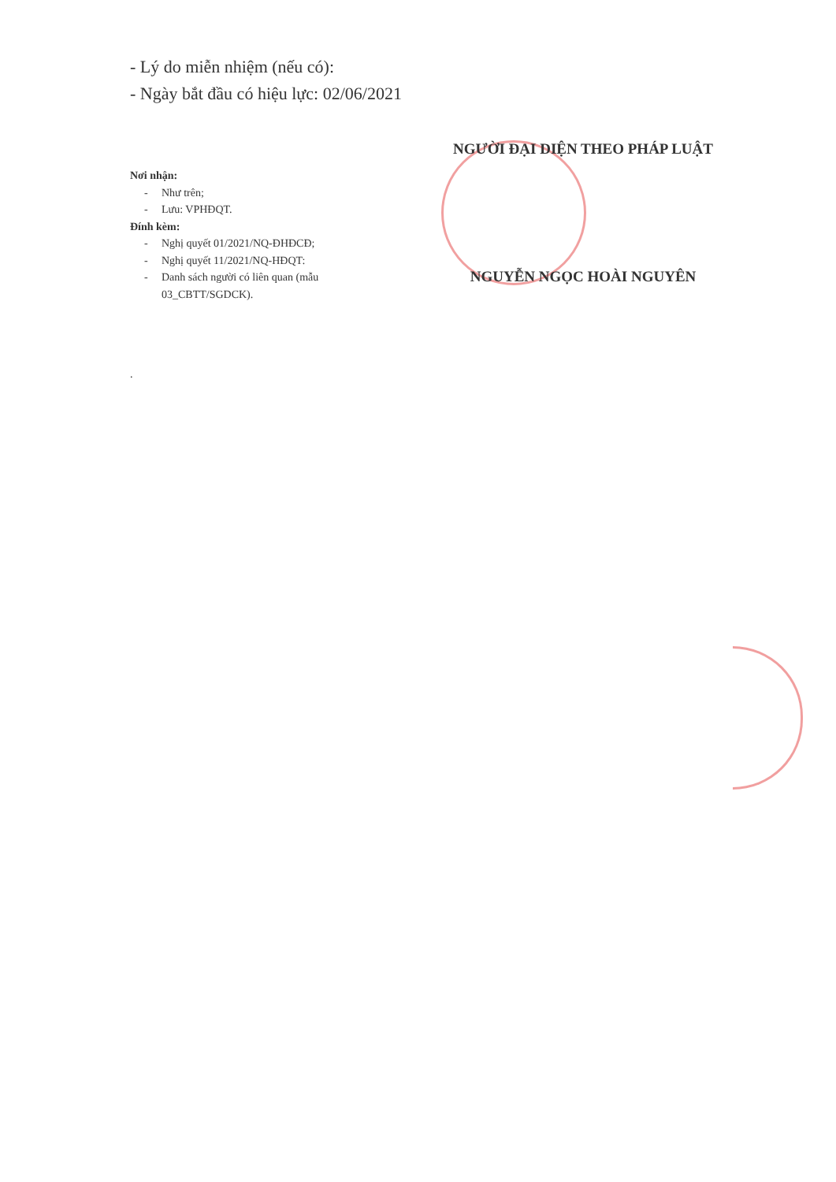- Lý do miễn nhiệm (nếu có):
- Ngày bắt đầu có hiệu lực: 02/06/2021
Nơi nhận:
- Như trên;
- Lưu: VPHĐQT.
Đính kèm:
- Nghị quyết 01/2021/NQ-ĐHĐCĐ;
- Nghị quyết 11/2021/NQ-HĐQT:
- Danh sách người có liên quan (mẫu
03_CBTT/SGDCK).
.
NGƯỜI ĐẠI DIỆN THEO PHÁP LUẬT
NGUYỄN NGỌC HOÀI NGUYÊN